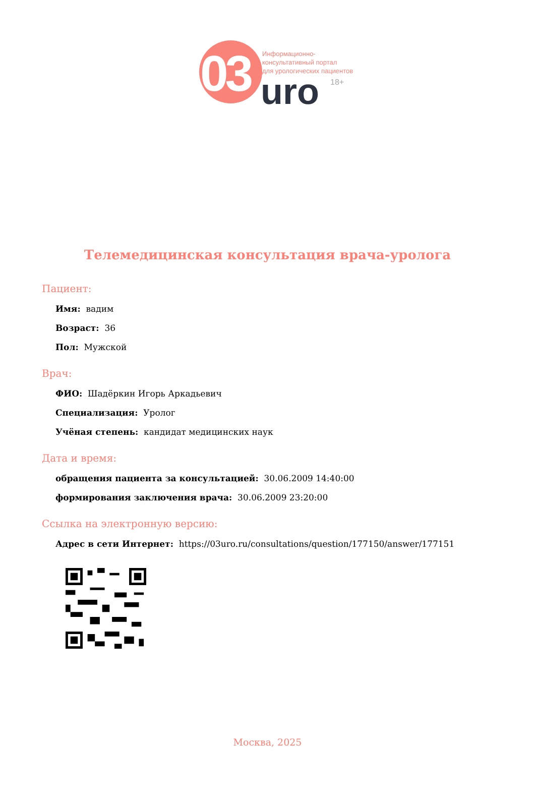03
Информационно-
консультативный портал
для урологических пациентов
uro 18+
Телемедицинская консультация врача-уролога
Пациент:
Имя: вадим
Возраст: 36
Пол: Мужской
Врач:
ФИО: Шадёркин Игорь Аркадьевич
Специализация: Уролог
Учёная степень: кандидат медицинских наук
Дата и время:
обращения пациента за консультацией: 30.06.2009 14:40:00
формирования заключения врача: 30.06.2009 23:20:00
Ссылка на электронную версию:
Адрес в сети Интернет: https://03uro.ru/consultations/question/177150/answer/177151
Москва, 2025